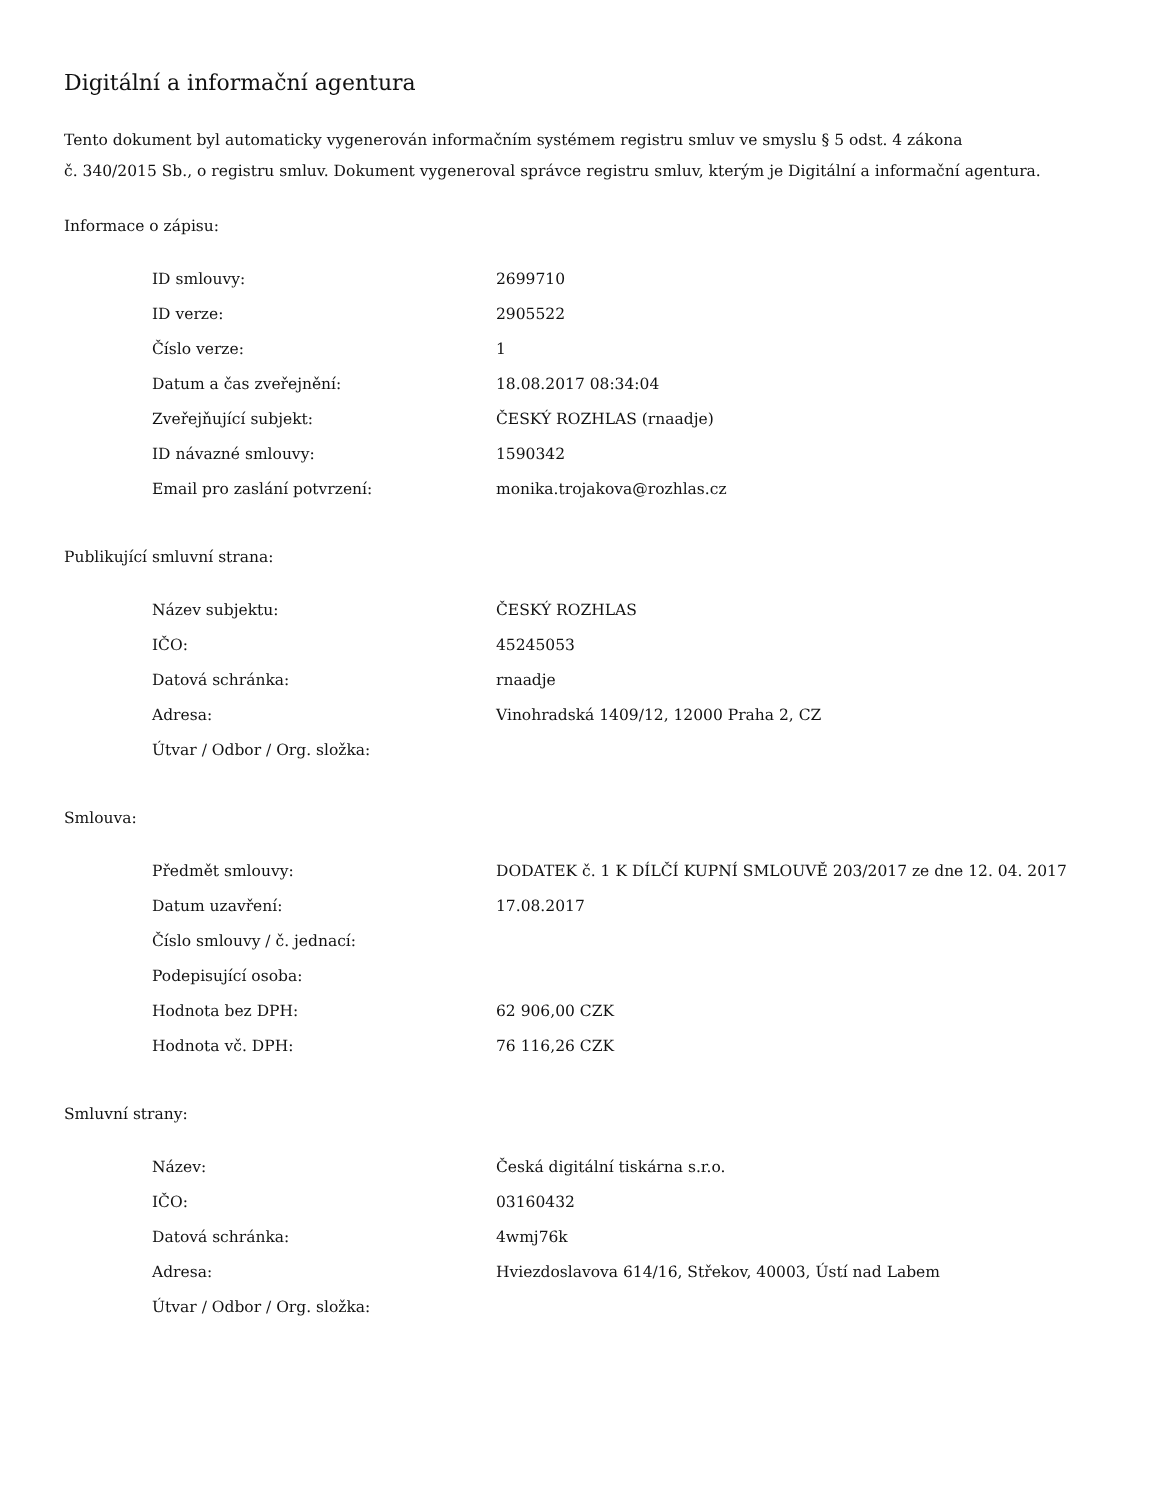Digitální a informační agentura
Tento dokument byl automaticky vygenerován informačním systémem registru smluv ve smyslu § 5 odst. 4 zákona
č. 340/2015 Sb., o registru smluv. Dokument vygeneroval správce registru smluv, kterým je Digitální a informační agentura.
Informace o zápisu:
| ID smlouvy: | 2699710 |
| ID verze: | 2905522 |
| Číslo verze: | 1 |
| Datum a čas zveřejnění: | 18.08.2017 08:34:04 |
| Zveřejňující subjekt: | ČESKÝ ROZHLAS (rnaadje) |
| ID návazné smlouvy: | 1590342 |
| Email pro zaslání potvrzení: | monika.trojakova@rozhlas.cz |
Publikující smluvní strana:
| Název subjektu: | ČESKÝ ROZHLAS |
| IČO: | 45245053 |
| Datová schránka: | rnaadje |
| Adresa: | Vinohradská 1409/12, 12000 Praha 2, CZ |
| Útvar / Odbor / Org. složka: | |
Smlouva:
| Předmět smlouvy: | DODATEK č. 1 K DÍLČÍ KUPNÍ SMLOUVĚ 203/2017 ze dne 12. 04. 2017 |
| Datum uzavření: | 17.08.2017 |
| Číslo smlouvy / č. jednací: | |
| Podepisující osoba: | |
| Hodnota bez DPH: | 62 906,00 CZK |
| Hodnota vč. DPH: | 76 116,26 CZK |
Smluvní strany:
| Název: | Česká digitální tiskárna s.r.o. |
| IČO: | 03160432 |
| Datová schránka: | 4wmj76k |
| Adresa: | Hviezdoslavova 614/16, Střekov, 40003, Ústí nad Labem |
| Útvar / Odbor / Org. složka: | |